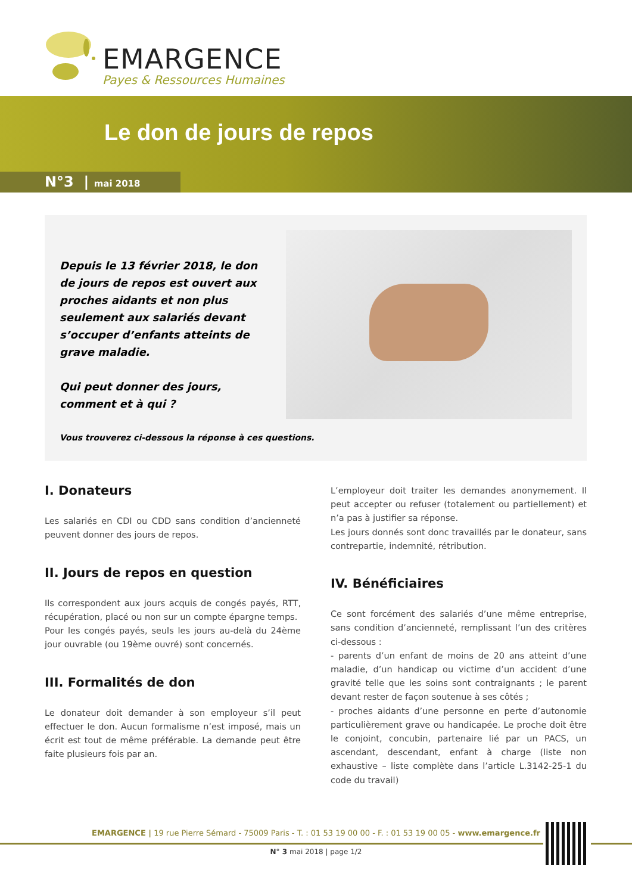EMARGENCE
Payes & Ressources Humaines
Le don de jours de repos
N°3 | mai 2018
Depuis le 13 février 2018, le don de jours de repos est ouvert aux proches aidants et non plus seulement aux salariés devant s’occuper d’enfants atteints de grave maladie.
Qui peut donner des jours, comment et à qui ?
Vous trouverez ci-dessous la réponse à ces questions.
I. Donateurs
Les salariés en CDI ou CDD sans condition d’ancienneté peuvent donner des jours de repos.
II. Jours de repos en question
Ils correspondent aux jours acquis de congés payés, RTT, récupération, placé ou non sur un compte épargne temps.
Pour les congés payés, seuls les jours au-delà du 24ème jour ouvrable (ou 19ème ouvré) sont concernés.
III. Formalités de don
Le donateur doit demander à son employeur s’il peut effectuer le don. Aucun formalisme n’est imposé, mais un écrit est tout de même préférable. La demande peut être faite plusieurs fois par an.
L’employeur doit traiter les demandes anonymement. Il peut accepter ou refuser (totalement ou partiellement) et n’a pas à justifier sa réponse.
Les jours donnés sont donc travaillés par le donateur, sans contrepartie, indemnité, rétribution.
IV. Bénéficiaires
Ce sont forcément des salariés d’une même entreprise, sans condition d’ancienneté, remplissant l’un des critères ci-dessous :
- parents d’un enfant de moins de 20 ans atteint d’une maladie, d’un handicap ou victime d’un accident d’une gravité telle que les soins sont contraignants ; le parent devant rester de façon soutenue à ses côtés ;
- proches aidants d’une personne en perte d’autonomie particulièrement grave ou handicapée. Le proche doit être le conjoint, concubin, partenaire lié par un PACS, un ascendant, descendant, enfant à charge (liste non exhaustive – liste complète dans l’article L.3142-25-1 du code du travail)
EMARGENCE | 19 rue Pierre Sémard - 75009 Paris - T. : 01 53 19 00 00 - F. : 01 53 19 00 05 - www.emargence.fr
N° 3 mai 2018 | page 1/2